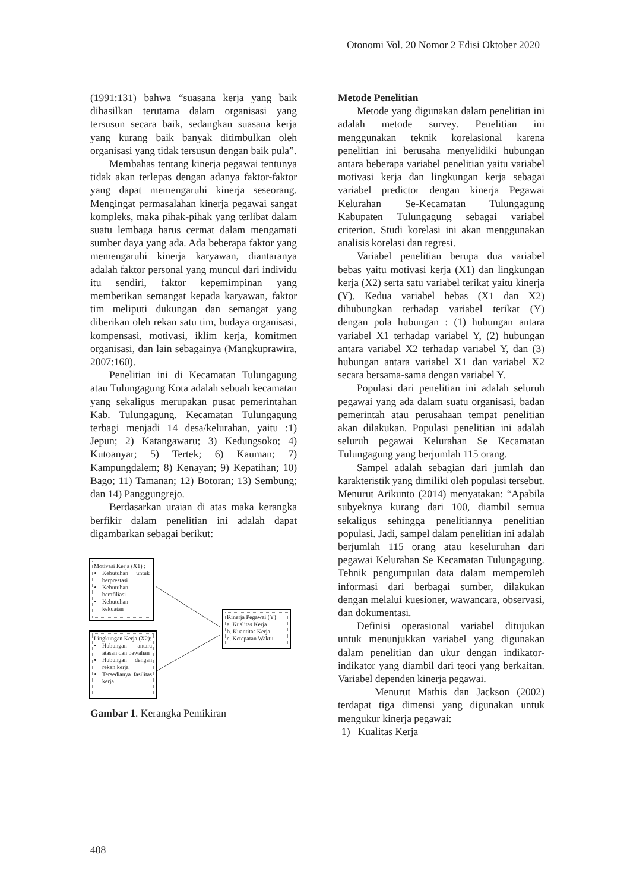Otonomi Vol. 20 Nomor 2 Edisi Oktober 2020
(1991:131) bahwa “suasana kerja yang baik dihasilkan terutama dalam organisasi yang tersusun secara baik, sedangkan suasana kerja yang kurang baik banyak ditimbulkan oleh organisasi yang tidak tersusun dengan baik pula”.
Membahas tentang kinerja pegawai tentunya tidak akan terlepas dengan adanya faktor-faktor yang dapat memengaruhi kinerja seseorang. Mengingat permasalahan kinerja pegawai sangat kompleks, maka pihak-pihak yang terlibat dalam suatu lembaga harus cermat dalam mengamati sumber daya yang ada. Ada beberapa faktor yang memengaruhi kinerja karyawan, diantaranya adalah faktor personal yang muncul dari individu itu sendiri, faktor kepemimpinan yang memberikan semangat kepada karyawan, faktor tim meliputi dukungan dan semangat yang diberikan oleh rekan satu tim, budaya organisasi, kompensasi, motivasi, iklim kerja, komitmen organisasi, dan lain sebagainya (Mangkuprawira, 2007:160).
Penelitian ini di Kecamatan Tulungagung atau Tulungagung Kota adalah sebuah kecamatan yang sekaligus merupakan pusat pemerintahan Kab. Tulungagung. Kecamatan Tulungagung terbagi menjadi 14 desa/kelurahan, yaitu :1) Jepun; 2) Katangawaru; 3) Kedungsoko; 4) Kutoanyar; 5) Tertek; 6) Kauman; 7) Kampungdalem; 8) Kenayan; 9) Kepatihan; 10) Bago; 11) Tamanan; 12) Botoran; 13) Sembung; dan 14) Panggungrejo.
Berdasarkan uraian di atas maka kerangka berfikir dalam penelitian ini adalah dapat digambarkan sebagai berikut:
Motivasi Kerja (X1) :
Kebutuhan untuk berprestasi
Kebutuhan berafiliasi
Kebutuhan kekuatan
Lingkungan Kerja (X2):
Hubungan antara atasan dan bawahan
Hubungan dengan rekan kerja
Tersedianya fasilitas kerja
Kinerja Pegawai (Y)
a. Kualitas Kerja
b. Kuantitas Kerja
c. Ketepatan Waktu
Gambar 1. Kerangka Pemikiran
Metode Penelitian
Metode yang digunakan dalam penelitian ini adalah metode survey. Penelitian ini menggunakan teknik korelasional karena penelitian ini berusaha menyelidiki hubungan antara beberapa variabel penelitian yaitu variabel motivasi kerja dan lingkungan kerja sebagai variabel predictor dengan kinerja Pegawai Kelurahan Se-Kecamatan Tulungagung Kabupaten Tulungagung sebagai variabel criterion. Studi korelasi ini akan menggunakan analisis korelasi dan regresi.
Variabel penelitian berupa dua variabel bebas yaitu motivasi kerja (X1) dan lingkungan kerja (X2) serta satu variabel terikat yaitu kinerja (Y). Kedua variabel bebas (X1 dan X2) dihubungkan terhadap variabel terikat (Y) dengan pola hubungan : (1) hubungan antara variabel X1 terhadap variabel Y, (2) hubungan antara variabel X2 terhadap variabel Y, dan (3) hubungan antara variabel X1 dan variabel X2 secara bersama-sama dengan variabel Y.
Populasi dari penelitian ini adalah seluruh pegawai yang ada dalam suatu organisasi, badan pemerintah atau perusahaan tempat penelitian akan dilakukan. Populasi penelitian ini adalah seluruh pegawai Kelurahan Se Kecamatan Tulungagung yang berjumlah 115 orang.
Sampel adalah sebagian dari jumlah dan karakteristik yang dimiliki oleh populasi tersebut. Menurut Arikunto (2014) menyatakan: “Apabila subyeknya kurang dari 100, diambil semua sekaligus sehingga penelitiannya penelitian populasi. Jadi, sampel dalam penelitian ini adalah berjumlah 115 orang atau keseluruhan dari pegawai Kelurahan Se Kecamatan Tulungagung. Tehnik pengumpulan data dalam memperoleh informasi dari berbagai sumber, dilakukan dengan melalui kuesioner, wawancara, observasi, dan dokumentasi.
Definisi operasional variabel ditujukan untuk menunjukkan variabel yang digunakan dalam penelitian dan ukur dengan indikator-indikator yang diambil dari teori yang berkaitan. Variabel dependen kinerja pegawai.
Menurut Mathis dan Jackson (2002) terdapat tiga dimensi yang digunakan untuk mengukur kinerja pegawai:
1) Kualitas Kerja
408